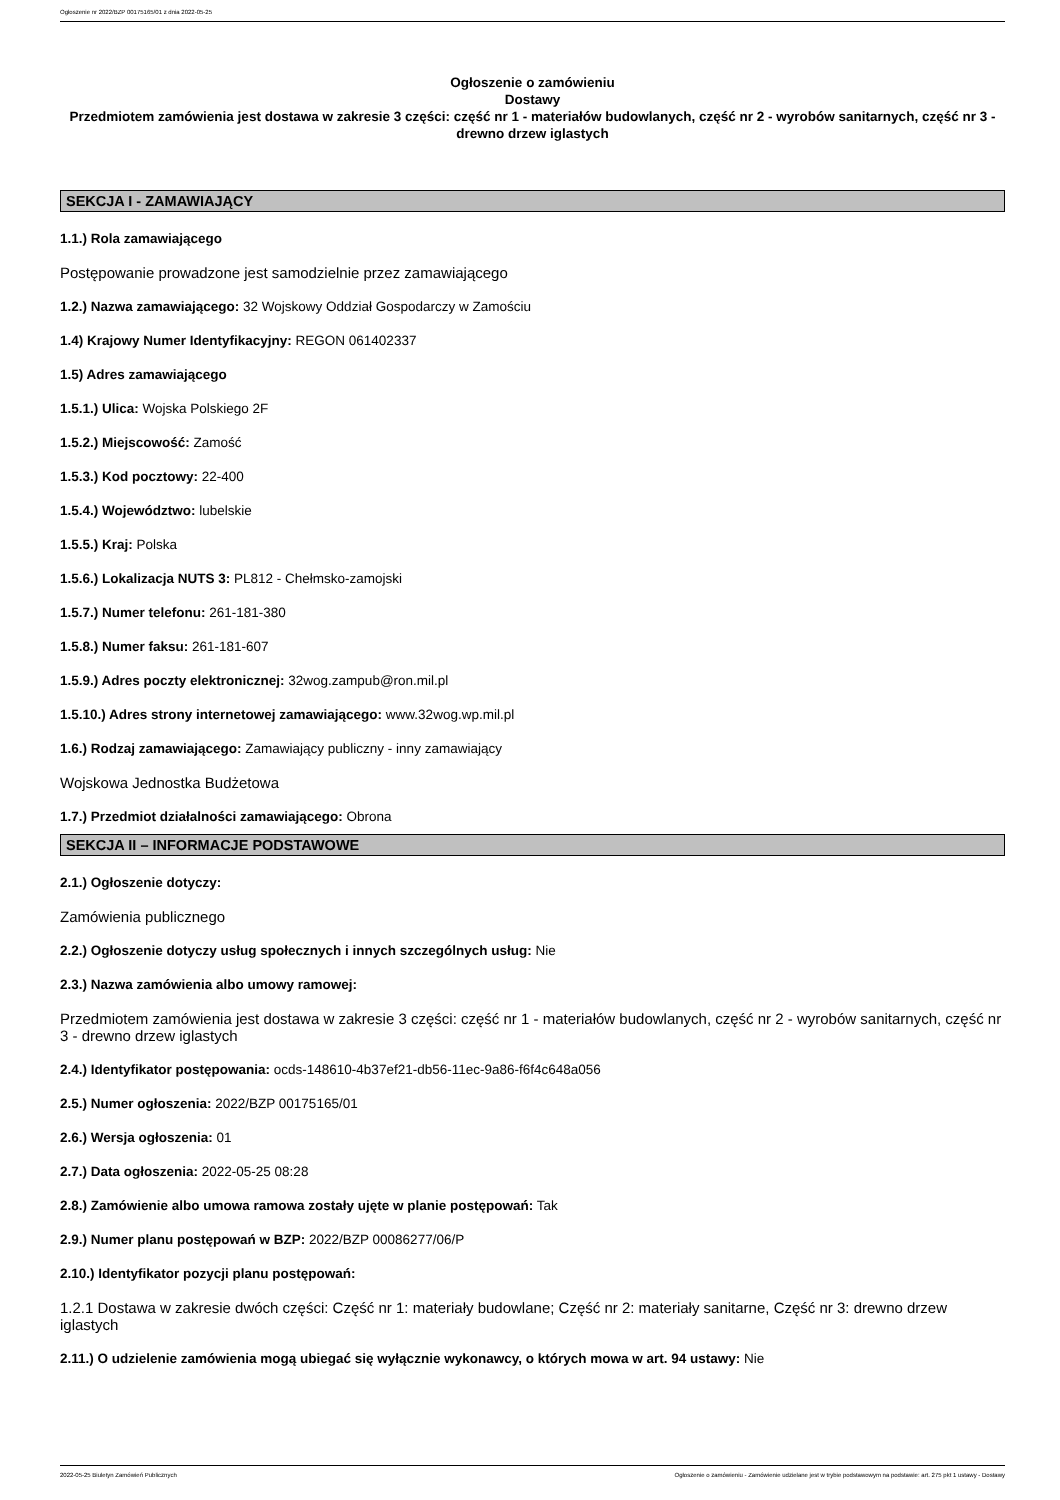Ogłoszenie nr 2022/BZP 00175165/01 z dnia 2022-05-25
Ogłoszenie o zamówieniu
Dostawy
Przedmiotem zamówienia jest dostawa w zakresie 3 części: część nr 1 - materiałów budowlanych, część nr 2 - wyrobów sanitarnych, część nr 3 - drewno drzew iglastych
SEKCJA I - ZAMAWIAJĄCY
1.1.) Rola zamawiającego
Postępowanie prowadzone jest samodzielnie przez zamawiającego
1.2.) Nazwa zamawiającego: 32 Wojskowy Oddział Gospodarczy w Zamościu
1.4) Krajowy Numer Identyfikacyjny: REGON 061402337
1.5) Adres zamawiającego
1.5.1.) Ulica: Wojska Polskiego 2F
1.5.2.) Miejscowość: Zamość
1.5.3.) Kod pocztowy: 22-400
1.5.4.) Województwo: lubelskie
1.5.5.) Kraj: Polska
1.5.6.) Lokalizacja NUTS 3: PL812 - Chełmsko-zamojski
1.5.7.) Numer telefonu: 261-181-380
1.5.8.) Numer faksu: 261-181-607
1.5.9.) Adres poczty elektronicznej: 32wog.zampub@ron.mil.pl
1.5.10.) Adres strony internetowej zamawiającego: www.32wog.wp.mil.pl
1.6.) Rodzaj zamawiającego: Zamawiający publiczny - inny zamawiający
Wojskowa Jednostka Budżetowa
1.7.) Przedmiot działalności zamawiającego: Obrona
SEKCJA II – INFORMACJE PODSTAWOWE
2.1.) Ogłoszenie dotyczy:
Zamówienia publicznego
2.2.) Ogłoszenie dotyczy usług społecznych i innych szczególnych usług: Nie
2.3.) Nazwa zamówienia albo umowy ramowej:
Przedmiotem zamówienia jest dostawa w zakresie 3 części: część nr 1 - materiałów budowlanych, część nr 2 - wyrobów sanitarnych, część nr 3 - drewno drzew iglastych
2.4.) Identyfikator postępowania: ocds-148610-4b37ef21-db56-11ec-9a86-f6f4c648a056
2.5.) Numer ogłoszenia: 2022/BZP 00175165/01
2.6.) Wersja ogłoszenia: 01
2.7.) Data ogłoszenia: 2022-05-25 08:28
2.8.) Zamówienie albo umowa ramowa zostały ujęte w planie postępowań: Tak
2.9.) Numer planu postępowań w BZP: 2022/BZP 00086277/06/P
2.10.) Identyfikator pozycji planu postępowań:
1.2.1 Dostawa w zakresie dwóch części: Część nr 1: materiały budowlane; Część nr 2: materiały sanitarne, Część nr 3: drewno drzew iglastych
2.11.) O udzielenie zamówienia mogą ubiegać się wyłącznie wykonawcy, o których mowa w art. 94 ustawy: Nie
2022-05-25 Biuletyn Zamówień Publicznych Ogłoszenie o zamówieniu - Zamówienie udzielane jest w trybie podstawowym na podstawie: art. 275 pkt 1 ustawy - Dostawy